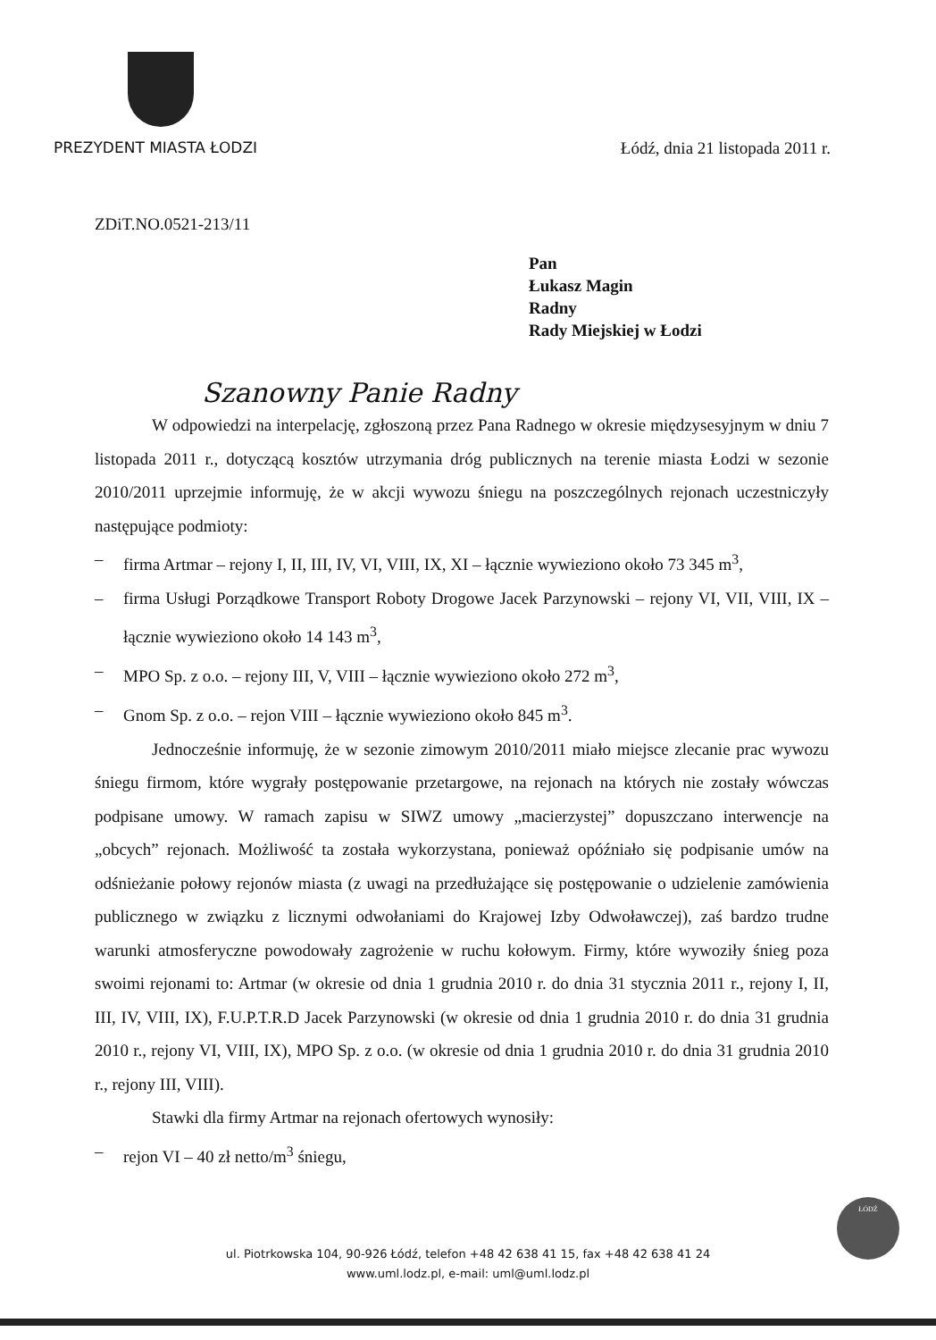PREZYDENT MIASTA ŁODZI Łódź, dnia 21 listopada 2011 r.
ZDiT.NO.0521-213/11
Pan
Łukasz Magin
Radny
Rady Miejskiej w Łodzi
Szanowny Panie Radny
W odpowiedzi na interpelację, zgłoszoną przez Pana Radnego w okresie międzysesyjnym w dniu 7 listopada 2011 r., dotyczącą kosztów utrzymania dróg publicznych na terenie miasta Łodzi w sezonie 2010/2011 uprzejmie informuję, że w akcji wywozu śniegu na poszczególnych rejonach uczestniczyły następujące podmioty:
– firma Artmar – rejony I, II, III, IV, VI, VIII, IX, XI – łącznie wywieziono około 73 345 m<sup>3</sup>,
– firma Usługi Porządkowe Transport Roboty Drogowe Jacek Parzynowski – rejony VI, VII, VIII, IX – łącznie wywieziono około 14 143 m<sup>3</sup>,
– MPO Sp. z o.o. – rejony III, V, VIII – łącznie wywieziono około 272 m<sup>3</sup>,
– Gnom Sp. z o.o. – rejon VIII – łącznie wywieziono około 845 m<sup>3</sup>.
Jednocześnie informuję, że w sezonie zimowym 2010/2011 miało miejsce zlecanie prac wywozu śniegu firmom, które wygrały postępowanie przetargowe, na rejonach na których nie zostały wówczas podpisane umowy. W ramach zapisu w SIWZ umowy „macierzystej” dopuszczano interwencje na „obcych” rejonach. Możliwość ta została wykorzystana, ponieważ opóźniało się podpisanie umów na odśnieżanie połowy rejonów miasta (z uwagi na przedłużające się postępowanie o udzielenie zamówienia publicznego w związku z licznymi odwołaniami do Krajowej Izby Odwoławczej), zaś bardzo trudne warunki atmosferyczne powodowały zagrożenie w ruchu kołowym. Firmy, które wywoziły śnieg poza swoimi rejonami to: Artmar (w okresie od dnia 1 grudnia 2010 r. do dnia 31 stycznia 2011 r., rejony I, II, III, IV, VIII, IX), F.U.P.T.R.D Jacek Parzynowski (w okresie od dnia 1 grudnia 2010 r. do dnia 31 grudnia 2010 r., rejony VI, VIII, IX), MPO Sp. z o.o. (w okresie od dnia 1 grudnia 2010 r. do dnia 31 grudnia 2010 r., rejony III, VIII).
Stawki dla firmy Artmar na rejonach ofertowych wynosiły:
– rejon VI – 40 zł netto/m<sup>3</sup> śniegu,
ŁÓDŹ
ul. Piotrkowska 104, 90-926 Łódź, telefon +48 42 638 41 15, fax +48 42 638 41 24
www.uml.lodz.pl, e-mail: uml@uml.lodz.pl